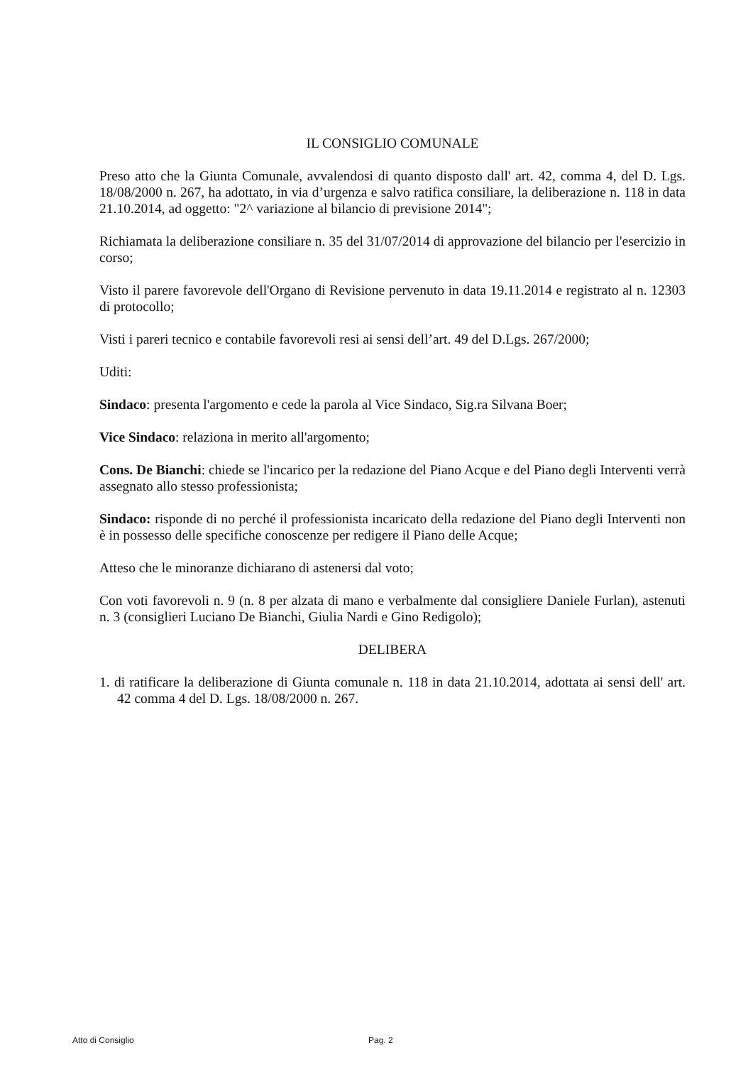IL CONSIGLIO COMUNALE
Preso atto che la Giunta Comunale, avvalendosi di quanto disposto dall' art. 42, comma 4, del D. Lgs. 18/08/2000 n. 267, ha adottato, in via d’urgenza e salvo ratifica consiliare, la deliberazione n. 118 in data 21.10.2014, ad oggetto: "2^ variazione al bilancio di previsione 2014";
Richiamata la deliberazione consiliare n. 35 del 31/07/2014 di approvazione del bilancio per l'esercizio in corso;
Visto il parere favorevole dell'Organo di Revisione pervenuto in data 19.11.2014 e registrato al n. 12303 di protocollo;
Visti i pareri tecnico e contabile favorevoli resi ai sensi dell’art. 49 del D.Lgs. 267/2000;
Uditi:
Sindaco: presenta l'argomento e cede la parola al Vice Sindaco, Sig.ra Silvana Boer;
Vice Sindaco: relaziona in merito all'argomento;
Cons. De Bianchi: chiede se l'incarico per la redazione del Piano Acque e del Piano degli Interventi verrà assegnato allo stesso professionista;
Sindaco: risponde di no perché il professionista incaricato della redazione del Piano degli Interventi non è in possesso delle specifiche conoscenze per redigere il Piano delle Acque;
Atteso che le minoranze dichiarano di astenersi dal voto;
Con voti favorevoli n. 9 (n. 8 per alzata di mano e verbalmente dal consigliere Daniele Furlan), astenuti n. 3 (consiglieri Luciano De Bianchi, Giulia Nardi e Gino Redigolo);
DELIBERA
1. di ratificare la deliberazione di Giunta comunale n. 118 in data 21.10.2014, adottata ai sensi dell' art. 42 comma 4 del D. Lgs. 18/08/2000 n. 267.
Atto di Consiglio Pag. 2